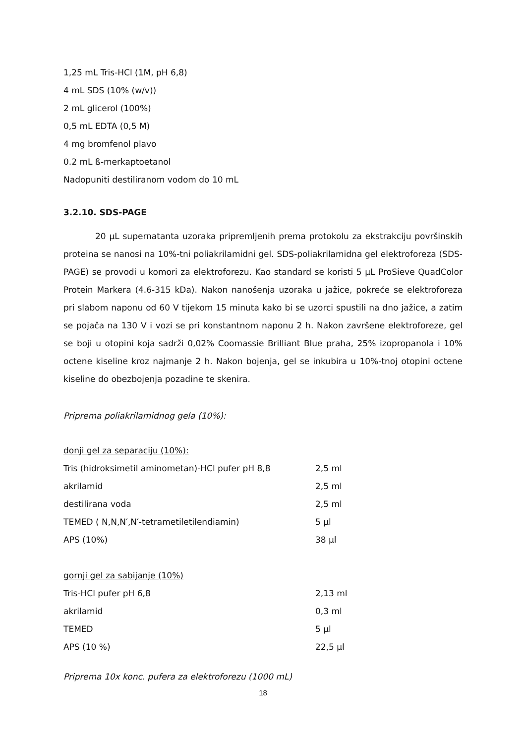1,25 mL Tris-HCl (1M, pH 6,8)
4 mL SDS (10% (w/v))
2 mL glicerol (100%)
0,5 mL EDTA (0,5 M)
4 mg bromfenol plavo
0.2 mL ß-merkaptoetanol
Nadopuniti destiliranom vodom do 10 mL
3.2.10. SDS-PAGE
20 µL supernatanta uzoraka pripremljenih prema protokolu za ekstrakciju površinskih proteina se nanosi na 10%-tni poliakrilamidni gel. SDS-poliakrilamidna gel elektroforeza (SDS-PAGE) se provodi u komori za elektroforezu. Kao standard se koristi 5 µL ProSieve QuadColor Protein Markera (4.6-315 kDa). Nakon nanošenja uzoraka u jažice, pokreće se elektroforeza pri slabom naponu od 60 V tijekom 15 minuta kako bi se uzorci spustili na dno jažice, a zatim se pojača na 130 V i vozi se pri konstantnom naponu 2 h. Nakon završene elektroforeze, gel se boji u otopini koja sadrži 0,02% Coomassie Brilliant Blue praha, 25% izopropanola i 10% octene kiseline kroz najmanje 2 h. Nakon bojenja, gel se inkubira u 10%-tnoj otopini octene kiseline do obezbojenja pozadine te skenira.
Priprema poliakrilamidnog gela (10%):
donji gel za separaciju (10%):
| Tris (hidroksimetil aminometan)-HCl pufer pH 8,8 | 2,5 ml |
| akrilamid | 2,5 ml |
| destilirana voda | 2,5 ml |
| TEMED ( N,N,N′,N′-tetrametiletilendiamin) | 5 µl |
| APS (10%) | 38 µl |
gornji gel za sabijanje (10%)
| Tris-HCl pufer pH 6,8 | 2,13 ml |
| akrilamid | 0,3 ml |
| TEMED | 5 µl |
| APS (10 %) | 22,5 µl |
Priprema 10x konc. pufera za elektroforezu (1000 mL)
18